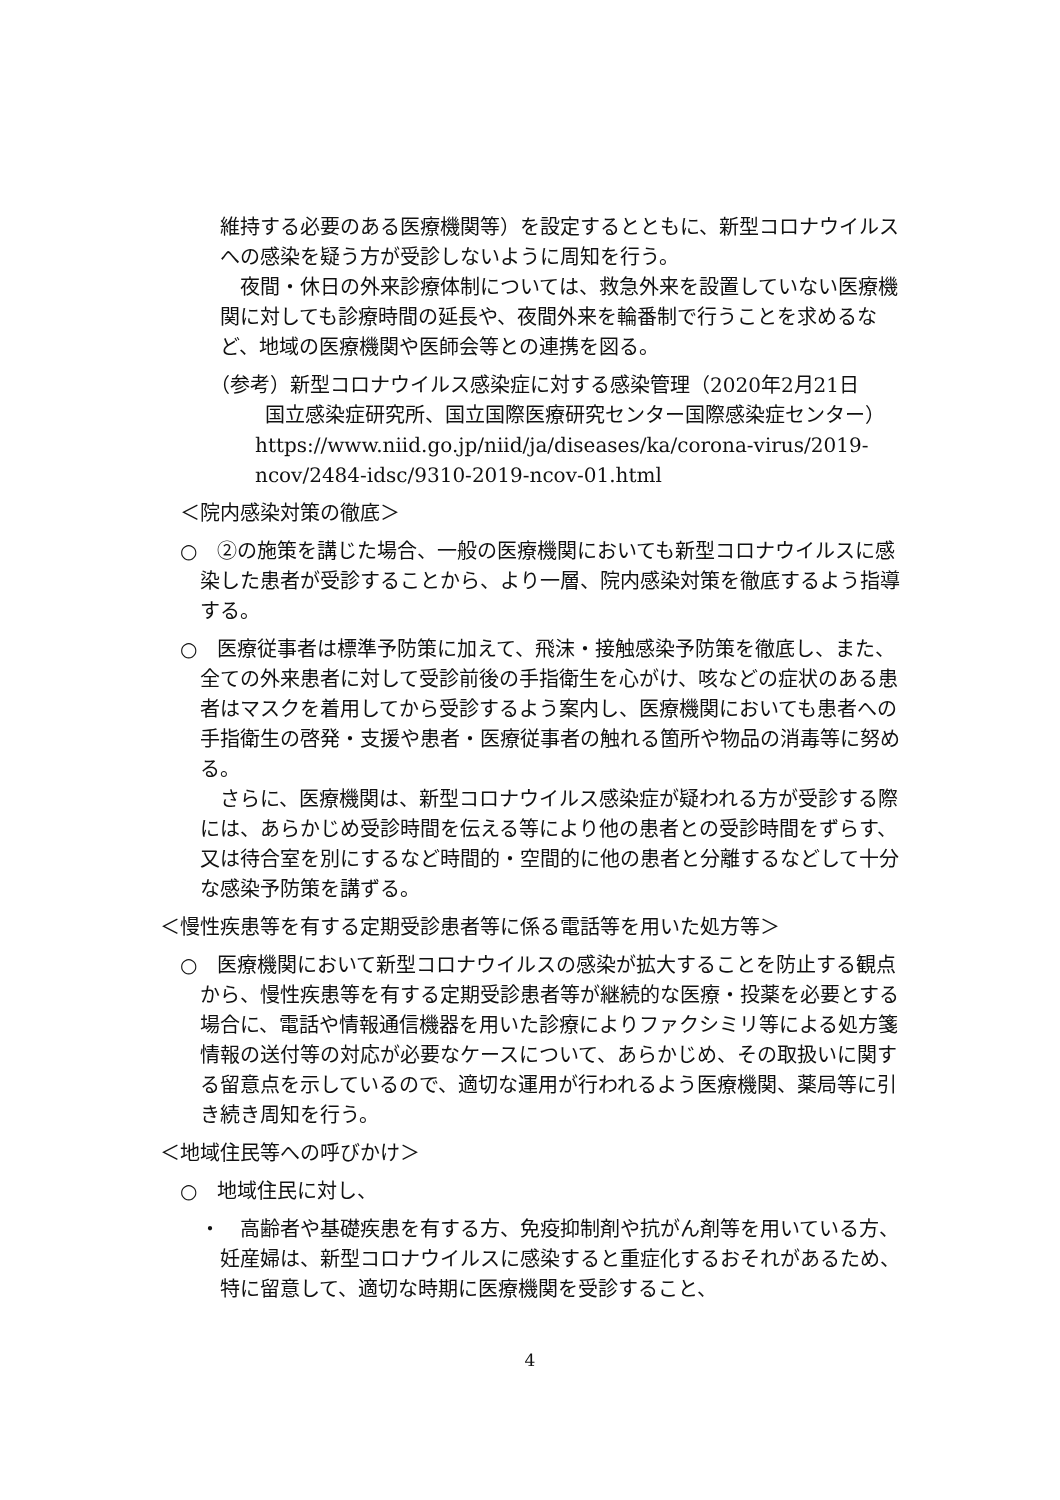維持する必要のある医療機関等）を設定するとともに、新型コロナウイルスへの感染を疑う方が受診しないように周知を行う。
夜間・休日の外来診療体制については、救急外来を設置していない医療機関に対しても診療時間の延長や、夜間外来を輪番制で行うことを求めるなど、地域の医療機関や医師会等との連携を図る。
（参考）新型コロナウイルス感染症に対する感染管理（2020年2月21日
国立感染症研究所、国立国際医療研究センター国際感染症センター）
https://www.niid.go.jp/niid/ja/diseases/ka/corona-virus/2019-ncov/2484-idsc/9310-2019-ncov-01.html
＜院内感染対策の徹底＞
○　②の施策を講じた場合、一般の医療機関においても新型コロナウイルスに感染した患者が受診することから、より一層、院内感染対策を徹底するよう指導する。
○　医療従事者は標準予防策に加えて、飛沫・接触感染予防策を徹底し、また、全ての外来患者に対して受診前後の手指衛生を心がけ、咳などの症状のある患者はマスクを着用してから受診するよう案内し、医療機関においても患者への手指衛生の啓発・支援や患者・医療従事者の触れる箇所や物品の消毒等に努める。
さらに、医療機関は、新型コロナウイルス感染症が疑われる方が受診する際には、あらかじめ受診時間を伝える等により他の患者との受診時間をずらす、又は待合室を別にするなど時間的・空間的に他の患者と分離するなどして十分な感染予防策を講ずる。
＜慢性疾患等を有する定期受診患者等に係る電話等を用いた処方等＞
○　医療機関において新型コロナウイルスの感染が拡大することを防止する観点から、慢性疾患等を有する定期受診患者等が継続的な医療・投薬を必要とする場合に、電話や情報通信機器を用いた診療によりファクシミリ等による処方箋情報の送付等の対応が必要なケースについて、あらかじめ、その取扱いに関する留意点を示しているので、適切な運用が行われるよう医療機関、薬局等に引き続き周知を行う。
＜地域住民等への呼びかけ＞
○　地域住民に対し、
・　高齢者や基礎疾患を有する方、免疫抑制剤や抗がん剤等を用いている方、妊産婦は、新型コロナウイルスに感染すると重症化するおそれがあるため、特に留意して、適切な時期に医療機関を受診すること、
4